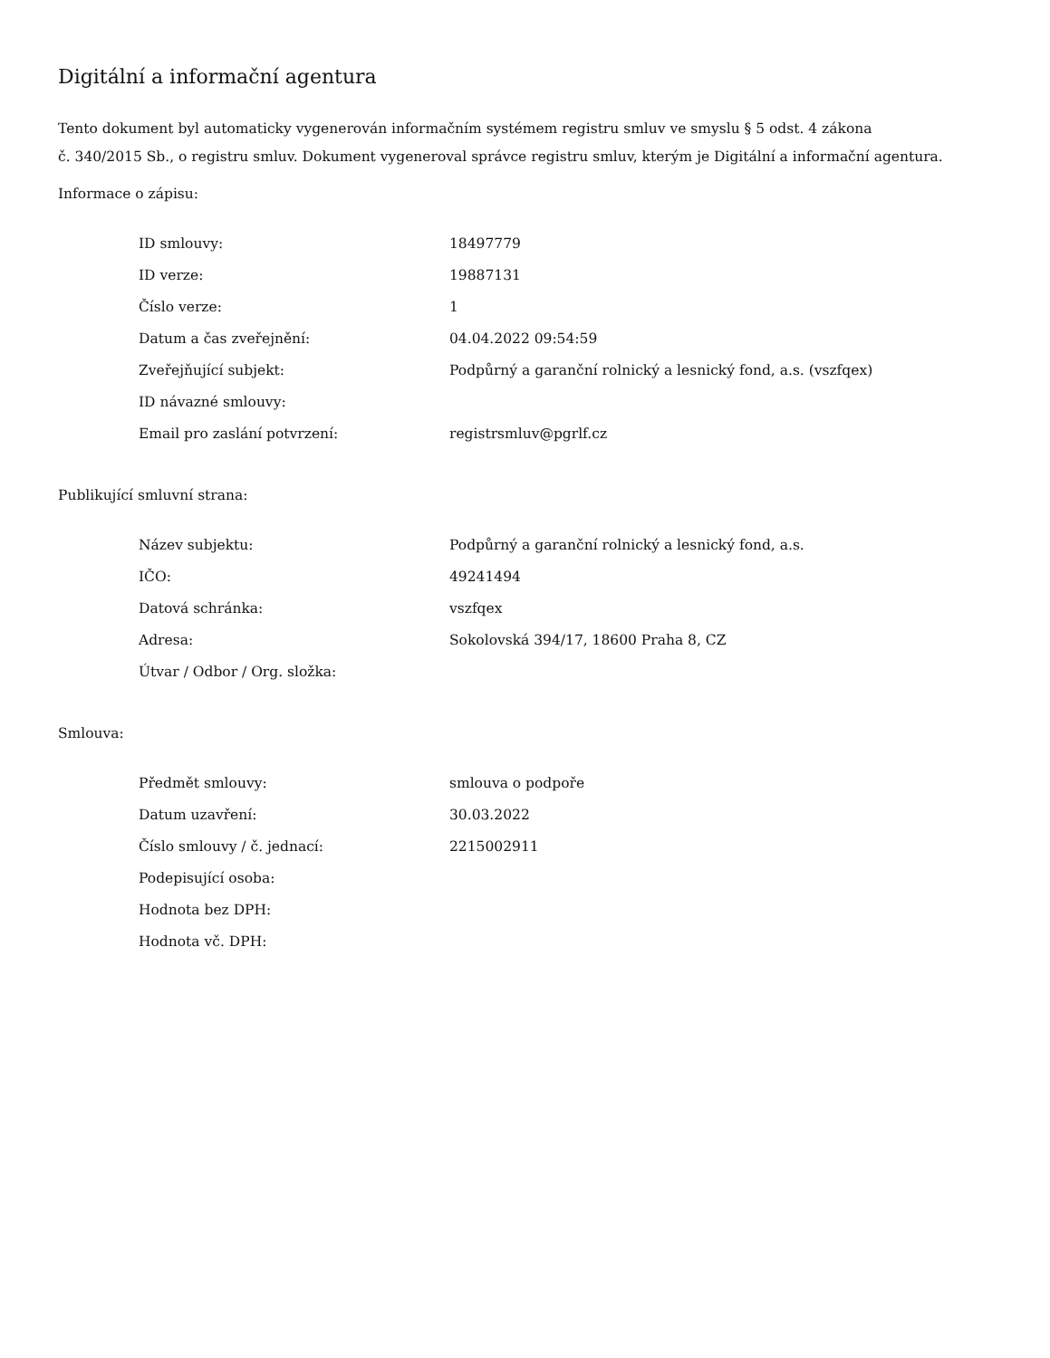Digitální a informační agentura
Tento dokument byl automaticky vygenerován informačním systémem registru smluv ve smyslu § 5 odst. 4 zákona
č. 340/2015 Sb., o registru smluv. Dokument vygeneroval správce registru smluv, kterým je Digitální a informační agentura.
Informace o zápisu:
| ID smlouvy: | 18497779 |
| ID verze: | 19887131 |
| Číslo verze: | 1 |
| Datum a čas zveřejnění: | 04.04.2022 09:54:59 |
| Zveřejňující subjekt: | Podpůrný a garanční rolnický a lesnický fond, a.s. (vszfqex) |
| ID návazné smlouvy: | |
| Email pro zaslání potvrzení: | registrsmluv@pgrlf.cz |
Publikující smluvní strana:
| Název subjektu: | Podpůrný a garanční rolnický a lesnický fond, a.s. |
| IČO: | 49241494 |
| Datová schránka: | vszfqex |
| Adresa: | Sokolovská 394/17, 18600 Praha 8, CZ |
| Útvar / Odbor / Org. složka: | |
Smlouva:
| Předmět smlouvy: | smlouva o podpoře |
| Datum uzavření: | 30.03.2022 |
| Číslo smlouvy / č. jednací: | 2215002911 |
| Podepisující osoba: | |
| Hodnota bez DPH: | |
| Hodnota vč. DPH: | |